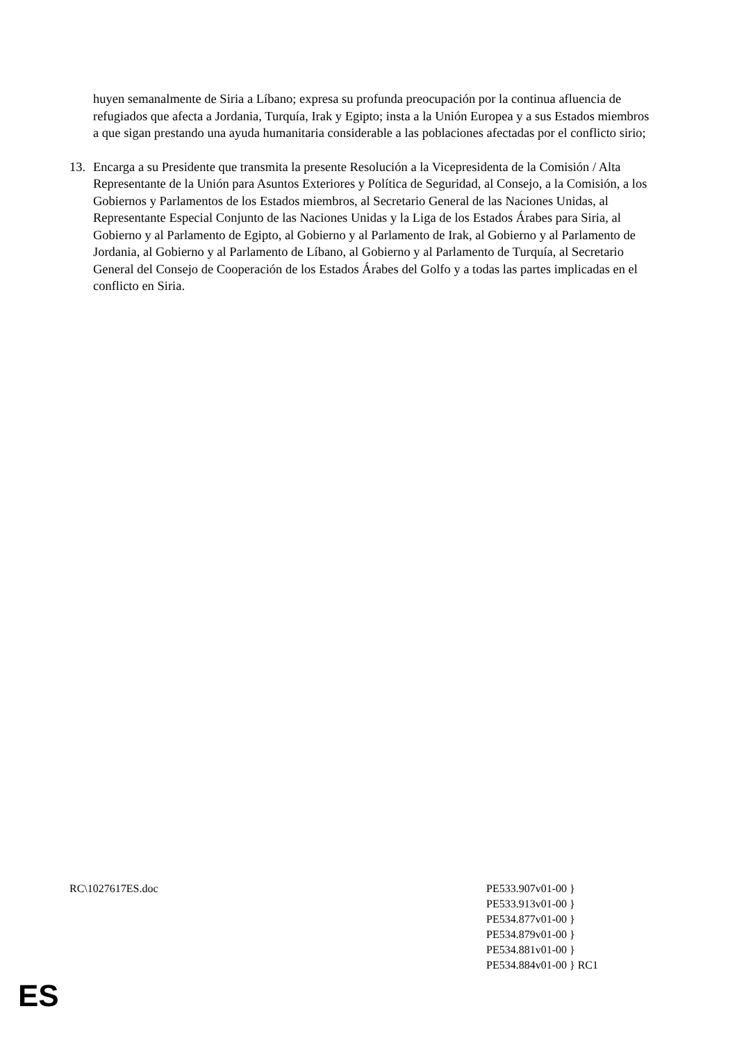huyen semanalmente de Siria a Líbano; expresa su profunda preocupación por la continua afluencia de refugiados que afecta a Jordania, Turquía, Irak y Egipto; insta a la Unión Europea y a sus Estados miembros a que sigan prestando una ayuda humanitaria considerable a las poblaciones afectadas por el conflicto sirio;
13. Encarga a su Presidente que transmita la presente Resolución a la Vicepresidenta de la Comisión / Alta Representante de la Unión para Asuntos Exteriores y Política de Seguridad, al Consejo, a la Comisión, a los Gobiernos y Parlamentos de los Estados miembros, al Secretario General de las Naciones Unidas, al Representante Especial Conjunto de las Naciones Unidas y la Liga de los Estados Árabes para Siria, al Gobierno y al Parlamento de Egipto, al Gobierno y al Parlamento de Irak, al Gobierno y al Parlamento de Jordania, al Gobierno y al Parlamento de Líbano, al Gobierno y al Parlamento de Turquía, al Secretario General del Consejo de Cooperación de los Estados Árabes del Golfo y a todas las partes implicadas en el conflicto en Siria.
RC\1027617ES.doc PE533.907v01-00 }
PE533.913v01-00 }
PE534.877v01-00 }
PE534.879v01-00 }
PE534.881v01-00 }
PE534.884v01-00 } RC1
ES